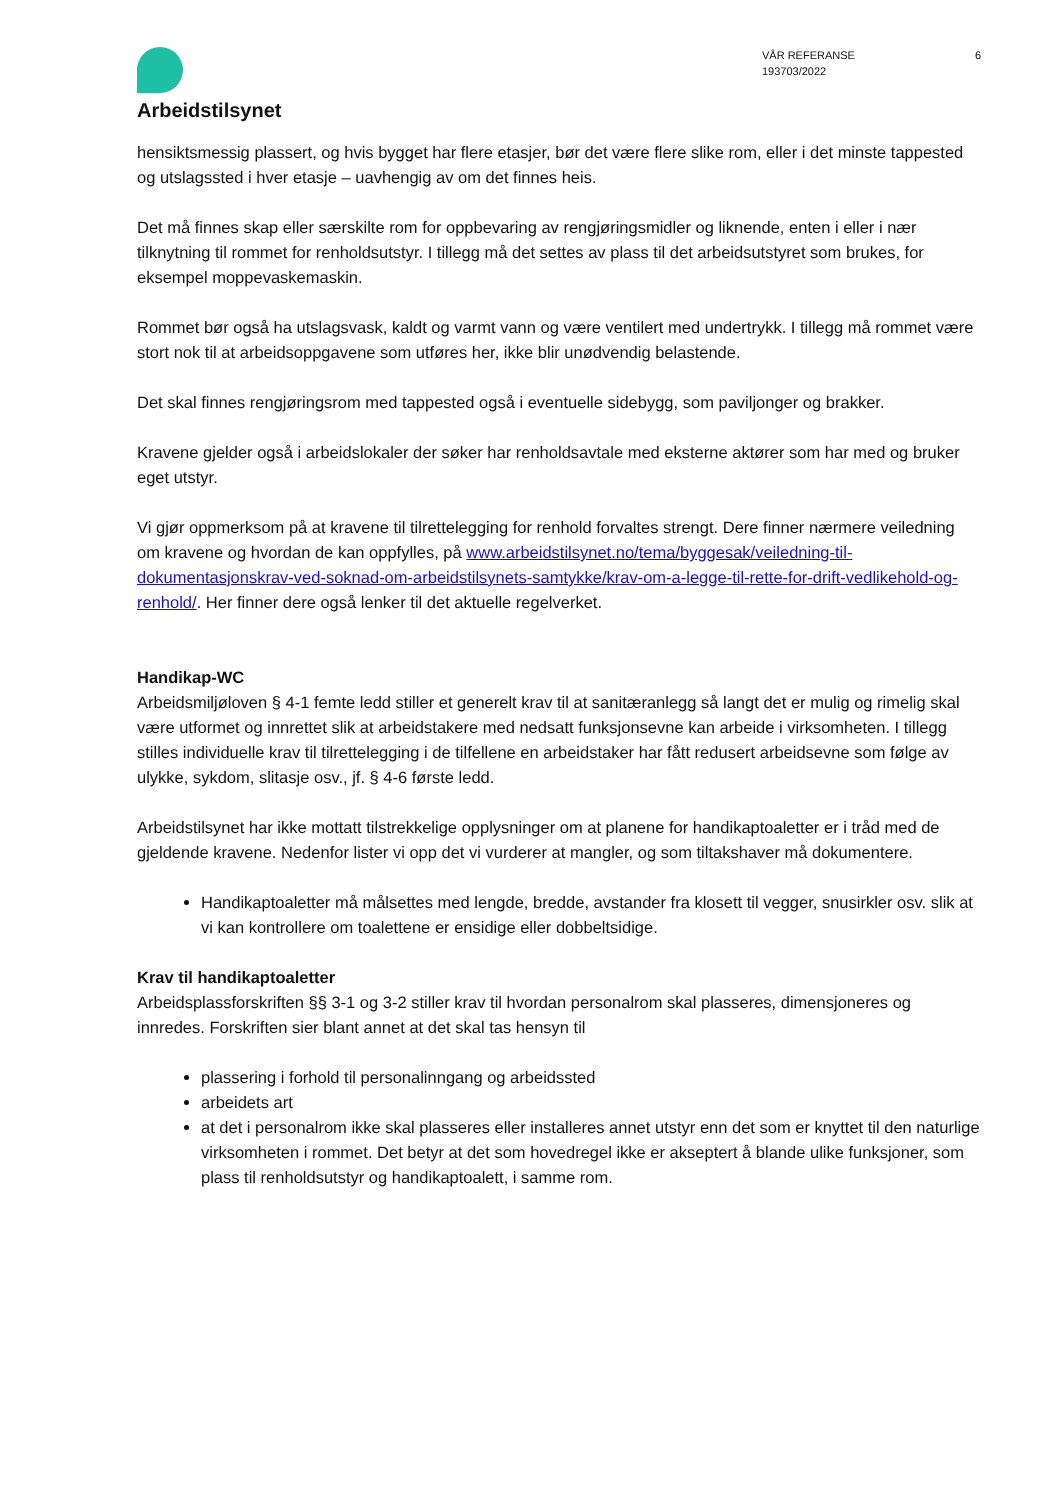Arbeidstilsynet
VÅR REFERANSE
193703/2022
6
hensiktsmessig plassert, og hvis bygget har flere etasjer, bør det være flere slike rom, eller i det minste tappested og utslagssted i hver etasje – uavhengig av om det finnes heis.
Det må finnes skap eller særskilte rom for oppbevaring av rengjøringsmidler og liknende, enten i eller i nær tilknytning til rommet for renholdsutstyr. I tillegg må det settes av plass til det arbeidsutstyret som brukes, for eksempel moppevaskemaskin.
Rommet bør også ha utslagsvask, kaldt og varmt vann og være ventilert med undertrykk. I tillegg må rommet være stort nok til at arbeidsoppgavene som utføres her, ikke blir unødvendig belastende.
Det skal finnes rengjøringsrom med tappested også i eventuelle sidebygg, som paviljonger og brakker.
Kravene gjelder også i arbeidslokaler der søker har renholdsavtale med eksterne aktører som har med og bruker eget utstyr.
Vi gjør oppmerksom på at kravene til tilrettelegging for renhold forvaltes strengt. Dere finner nærmere veiledning om kravene og hvordan de kan oppfylles, på www.arbeidstilsynet.no/tema/byggesak/veiledning-til-dokumentasjonskrav-ved-soknad-om-arbeidstilsynets-samtykke/krav-om-a-legge-til-rette-for-drift-vedlikehold-og-renhold/. Her finner dere også lenker til det aktuelle regelverket.
Handikap-WC
Arbeidsmiljøloven § 4-1 femte ledd stiller et generelt krav til at sanitæranlegg så langt det er mulig og rimelig skal være utformet og innrettet slik at arbeidstakere med nedsatt funksjonsevne kan arbeide i virksomheten. I tillegg stilles individuelle krav til tilrettelegging i de tilfellene en arbeidstaker har fått redusert arbeidsevne som følge av ulykke, sykdom, slitasje osv., jf. § 4-6 første ledd.
Arbeidstilsynet har ikke mottatt tilstrekkelige opplysninger om at planene for handikaptoaletter er i tråd med de gjeldende kravene. Nedenfor lister vi opp det vi vurderer at mangler, og som tiltakshaver må dokumentere.
Handikaptoaletter må målsettes med lengde, bredde, avstander fra klosett til vegger, snusirkler osv. slik at vi kan kontrollere om toalettene er ensidige eller dobbeltsidige.
Krav til handikaptoaletter
Arbeidsplassforskriften §§ 3-1 og 3-2 stiller krav til hvordan personalrom skal plasseres, dimensjoneres og innredes. Forskriften sier blant annet at det skal tas hensyn til
plassering i forhold til personalinngang og arbeidssted
arbeidets art
at det i personalrom ikke skal plasseres eller installeres annet utstyr enn det som er knyttet til den naturlige virksomheten i rommet. Det betyr at det som hovedregel ikke er akseptert å blande ulike funksjoner, som plass til renholdsutstyr og handikaptoalett, i samme rom.